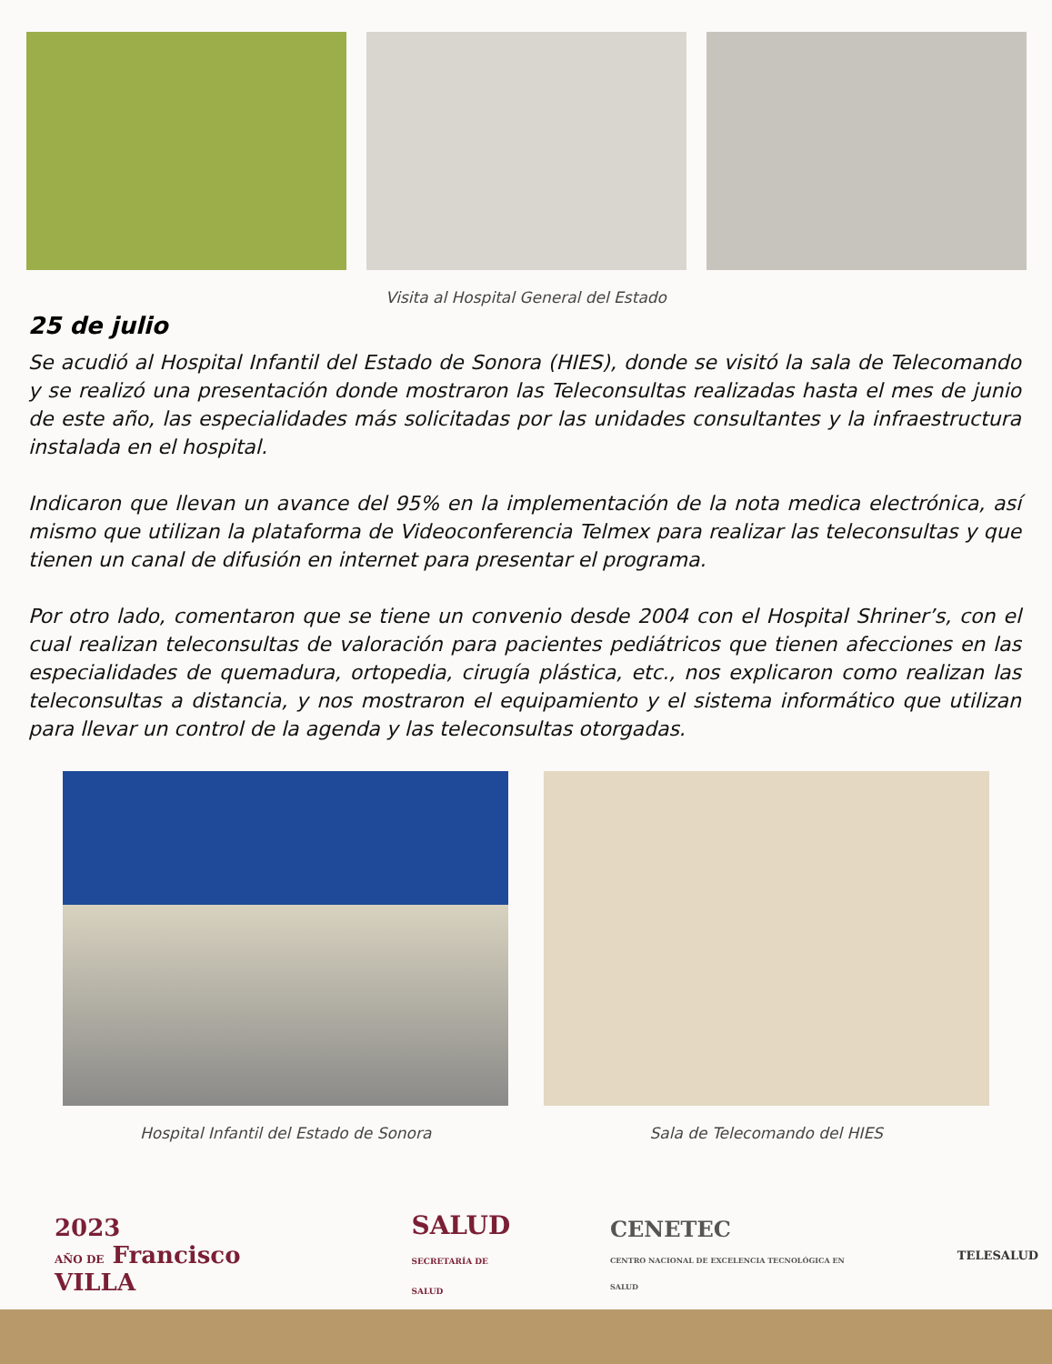Visita al Hospital General del Estado
25 de julio
Se acudió al Hospital Infantil del Estado de Sonora (HIES), donde se visitó la sala de Telecomando y se realizó una presentación donde mostraron las Teleconsultas realizadas hasta el mes de junio de este año, las especialidades más solicitadas por las unidades consultantes y la infraestructura instalada en el hospital.
Indicaron que llevan un avance del 95% en la implementación de la nota medica electrónica, así mismo que utilizan la plataforma de Videoconferencia Telmex para realizar las teleconsultas y que tienen un canal de difusión en internet para presentar el programa.
Por otro lado, comentaron que se tiene un convenio desde 2004 con el Hospital Shriner’s, con el cual realizan teleconsultas de valoración para pacientes pediátricos que tienen afecciones en las especialidades de quemadura, ortopedia, cirugía plástica, etc., nos explicaron como realizan las teleconsultas a distancia, y nos mostraron el equipamiento y el sistema informático que utilizan para llevar un control de la agenda y las teleconsultas otorgadas.
Hospital Infantil del Estado de Sonora Sala de Telecomando del HIES
2023
AÑO DE Francisco VILLA
SALUD
SECRETARÍA DE SALUD
CENETEC
CENTRO NACIONAL DE EXCELENCIA TECNOLÓGICA EN SALUD
TELESALUD